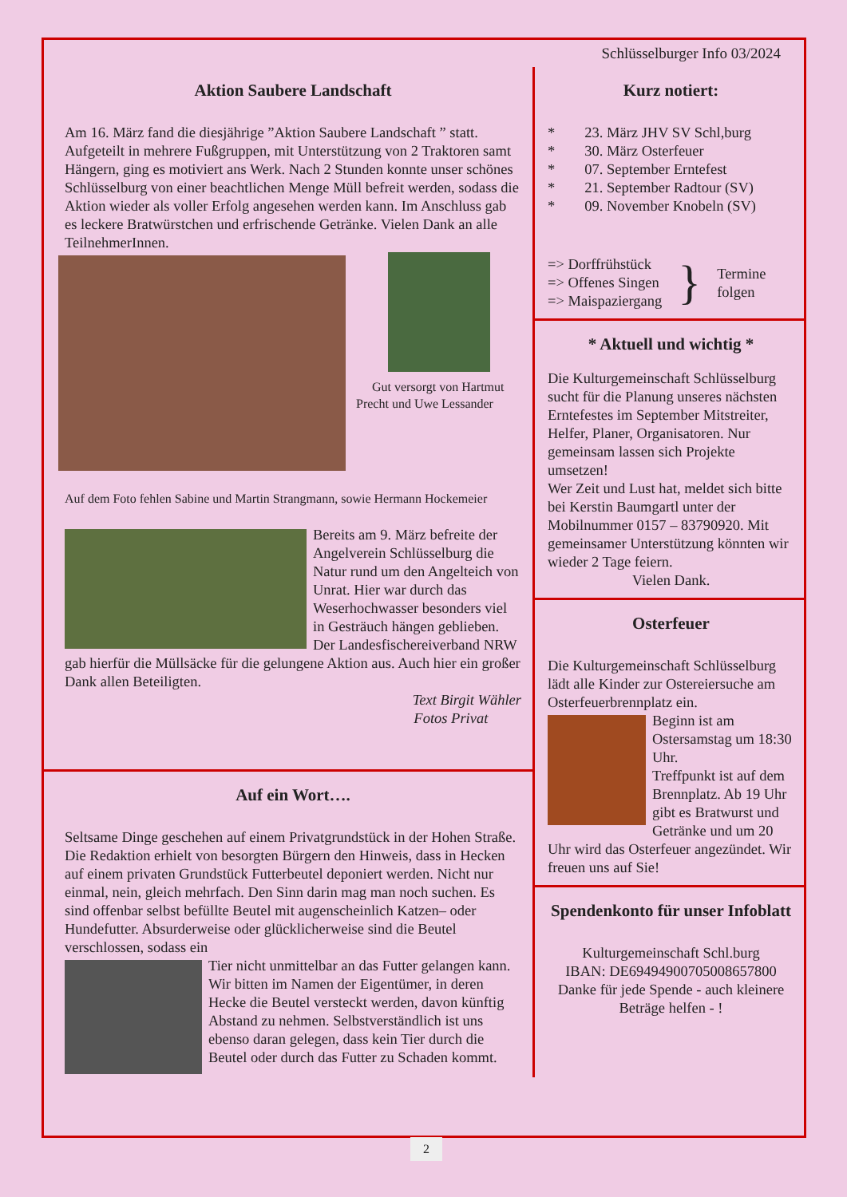Schlüsselburger Info 03/2024
Aktion Saubere Landschaft
Am 16. März fand die diesjährige ”Aktion Saubere Landschaft ” statt. Aufgeteilt in mehrere Fußgruppen, mit Unterstützung von 2 Traktoren samt Hängern, ging es motiviert ans Werk. Nach 2 Stunden konnte unser schönes Schlüsselburg von einer beachtlichen Menge Müll befreit werden, sodass die Aktion wieder als voller Erfolg angesehen werden kann. Im Anschluss gab es leckere Bratwürstchen und erfrischende Getränke. Vielen Dank an alle TeilnehmerInnen.
Gut versorgt von Hartmut Precht und Uwe Lessander
Auf dem Foto fehlen Sabine und Martin Strangmann, sowie Hermann Hockemeier
Bereits am 9. März befreite der Angelverein Schlüsselburg die Natur rund um den Angelteich von Unrat. Hier war durch das Weserhochwasser besonders viel in Gesträuch hängen geblieben. Der Landesfischereiverband NRW gab hierfür die Müllsäcke für die gelungene Aktion aus. Auch hier ein großer Dank allen Beteiligten.
Text Birgit Wähler
Fotos Privat
Auf ein Wort….
Seltsame Dinge geschehen auf einem Privatgrundstück in der Hohen Straße. Die Redaktion erhielt von besorgten Bürgern den Hinweis, dass in Hecken auf einem privaten Grundstück Futterbeutel deponiert werden. Nicht nur einmal, nein, gleich mehrfach. Den Sinn darin mag man noch suchen. Es sind offenbar selbst befüllte Beutel mit augenscheinlich Katzen– oder Hundefutter. Absurderweise oder glücklicherweise sind die Beutel verschlossen, sodass ein
Tier nicht unmittelbar an das Futter gelangen kann. Wir bitten im Namen der Eigentümer, in deren Hecke die Beutel versteckt werden, davon künftig Abstand zu nehmen. Selbstverständlich ist uns ebenso daran gelegen, dass kein Tier durch die Beutel oder durch das Futter zu Schaden kommt.
Kurz notiert:
* 23. März JHV SV Schl,burg
* 30. März Osterfeuer
* 07. September Erntefest
* 21. September Radtour (SV)
* 09. November Knobeln (SV)
=> Dorffrühstück
=> Offenes Singen
=> Maispaziergang
}
Termine
folgen
* Aktuell und wichtig *
Die Kulturgemeinschaft Schlüsselburg sucht für die Planung unseres nächsten Erntefestes im September Mitstreiter, Helfer, Planer, Organisatoren. Nur gemeinsam lassen sich Projekte umsetzen!
Wer Zeit und Lust hat, meldet sich bitte bei Kerstin Baumgartl unter der Mobilnummer 0157 – 83790920. Mit gemeinsamer Unterstützung könnten wir wieder 2 Tage feiern.
Vielen Dank.
Osterfeuer
Die Kulturgemeinschaft Schlüsselburg lädt alle Kinder zur Ostereiersuche am Osterfeuerbrennplatz ein.
Beginn ist am Ostersamstag um 18:30 Uhr.
Treffpunkt ist auf dem Brennplatz. Ab 19 Uhr gibt es Bratwurst und Getränke und um 20 Uhr wird das Osterfeuer angezündet. Wir freuen uns auf Sie!
Spendenkonto für unser Infoblatt
Kulturgemeinschaft Schl.burg
IBAN: DE69494900705008657800
Danke für jede Spende - auch kleinere Beträge helfen - !
2